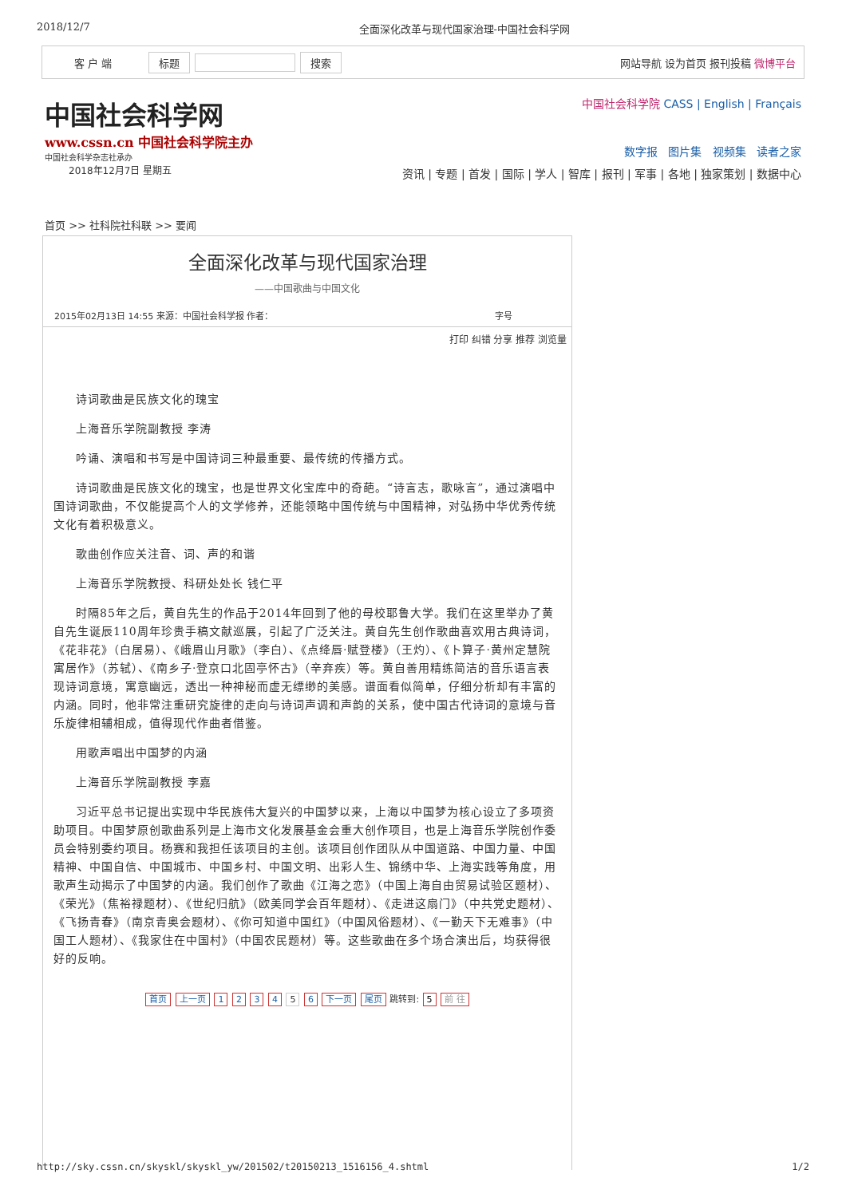2018/12/7 全面深化改革与现代国家治理-中国社会科学网
客 户 端 标题 搜索 网站导航 设为首页 报刊投稿 微博平台
中国社会科学网
www.cssn.cn 中国社会科学院主办
中国社会科学杂志社承办
2018年12月7日 星期五
中国社会科学院 CASS | English | Français
数字报 图片集 视频集 读者之家
资讯 | 专题 | 首发 | 国际 | 学人 | 智库 | 报刊 | 军事 | 各地 | 独家策划 | 数据中心
首页 >> 社科院社科联 >> 要闻
全面深化改革与现代国家治理
——中国歌曲与中国文化
2015年02月13日 14:55 来源：中国社会科学报 作者： 字号
打印 纠错 分享 推荐 浏览量
诗词歌曲是民族文化的瑰宝
上海音乐学院副教授 李涛
吟诵、演唱和书写是中国诗词三种最重要、最传统的传播方式。
诗词歌曲是民族文化的瑰宝，也是世界文化宝库中的奇葩。“诗言志，歌咏言”，通过演唱中国诗词歌曲，不仅能提高个人的文学修养，还能领略中国传统与中国精神，对弘扬中华优秀传统文化有着积极意义。
歌曲创作应关注音、词、声的和谐
上海音乐学院教授、科研处处长 钱仁平
时隔85年之后，黄自先生的作品于2014年回到了他的母校耶鲁大学。我们在这里举办了黄自先生诞辰110周年珍贵手稿文献巡展，引起了广泛关注。黄自先生创作歌曲喜欢用古典诗词，《花非花》（白居易）、《峨眉山月歌》（李白）、《点绛唇·赋登楼》（王灼）、《卜算子·黄州定慧院寓居作》（苏轼）、《南乡子·登京口北固亭怀古》（辛弃疾）等。黄自善用精练简洁的音乐语言表现诗词意境，寓意幽远，透出一种神秘而虚无缥缈的美感。谱面看似简单，仔细分析却有丰富的内涵。同时，他非常注重研究旋律的走向与诗词声调和声韵的关系，使中国古代诗词的意境与音乐旋律相辅相成，值得现代作曲者借鉴。
用歌声唱出中国梦的内涵
上海音乐学院副教授 李嘉
习近平总书记提出实现中华民族伟大复兴的中国梦以来，上海以中国梦为核心设立了多项资助项目。中国梦原创歌曲系列是上海市文化发展基金会重大创作项目，也是上海音乐学院创作委员会特别委约项目。杨赛和我担任该项目的主创。该项目创作团队从中国道路、中国力量、中国精神、中国自信、中国城市、中国乡村、中国文明、出彩人生、锦绣中华、上海实践等角度，用歌声生动揭示了中国梦的内涵。我们创作了歌曲《江海之恋》（中国上海自由贸易试验区题材）、《荣光》（焦裕禄题材）、《世纪归航》（欧美同学会百年题材）、《走进这扇门》（中共党史题材）、《飞扬青春》（南京青奥会题材）、《你可知道中国红》（中国风俗题材）、《一勤天下无难事》（中国工人题材）、《我家住在中国村》（中国农民题材）等。这些歌曲在多个场合演出后，均获得很好的反响。
首页 上一页 1 2 3 4 5 6 下一页 尾页 跳转到: 5 前 往
http://sky.cssn.cn/skyskl/skyskl_yw/201502/t20150213_1516156_4.shtml 1/2